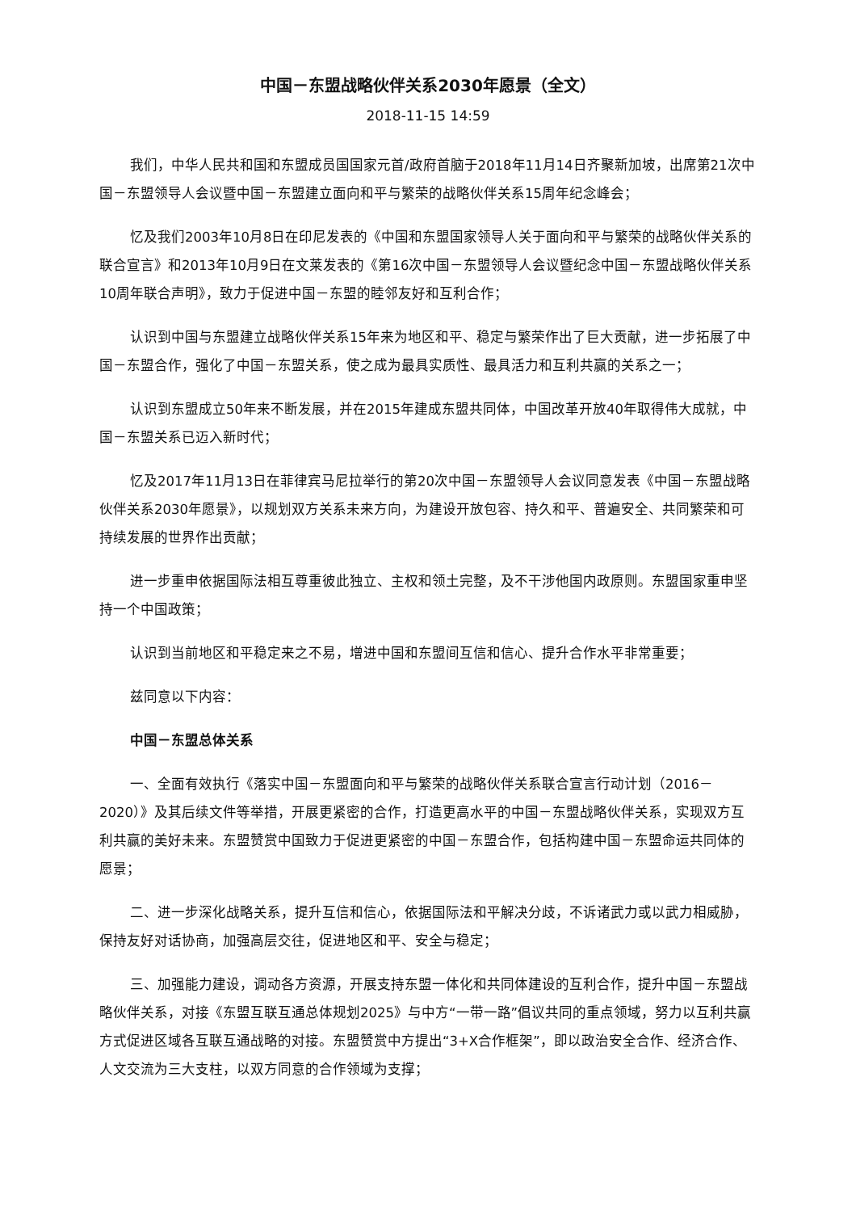中国－东盟战略伙伴关系2030年愿景（全文）
2018-11-15 14:59
我们，中华人民共和国和东盟成员国国家元首/政府首脑于2018年11月14日齐聚新加坡，出席第21次中国－东盟领导人会议暨中国－东盟建立面向和平与繁荣的战略伙伴关系15周年纪念峰会；
忆及我们2003年10月8日在印尼发表的《中国和东盟国家领导人关于面向和平与繁荣的战略伙伴关系的联合宣言》和2013年10月9日在文莱发表的《第16次中国－东盟领导人会议暨纪念中国－东盟战略伙伴关系10周年联合声明》，致力于促进中国－东盟的睦邻友好和互利合作；
认识到中国与东盟建立战略伙伴关系15年来为地区和平、稳定与繁荣作出了巨大贡献，进一步拓展了中国－东盟合作，强化了中国－东盟关系，使之成为最具实质性、最具活力和互利共赢的关系之一；
认识到东盟成立50年来不断发展，并在2015年建成东盟共同体，中国改革开放40年取得伟大成就，中国－东盟关系已迈入新时代；
忆及2017年11月13日在菲律宾马尼拉举行的第20次中国－东盟领导人会议同意发表《中国－东盟战略伙伴关系2030年愿景》，以规划双方关系未来方向，为建设开放包容、持久和平、普遍安全、共同繁荣和可持续发展的世界作出贡献；
进一步重申依据国际法相互尊重彼此独立、主权和领土完整，及不干涉他国内政原则。东盟国家重申坚持一个中国政策；
认识到当前地区和平稳定来之不易，增进中国和东盟间互信和信心、提升合作水平非常重要；
兹同意以下内容：
中国－东盟总体关系
一、全面有效执行《落实中国－东盟面向和平与繁荣的战略伙伴关系联合宣言行动计划（2016－2020）》及其后续文件等举措，开展更紧密的合作，打造更高水平的中国－东盟战略伙伴关系，实现双方互利共赢的美好未来。东盟赞赏中国致力于促进更紧密的中国－东盟合作，包括构建中国－东盟命运共同体的愿景；
二、进一步深化战略关系，提升互信和信心，依据国际法和平解决分歧，不诉诸武力或以武力相威胁，保持友好对话协商，加强高层交往，促进地区和平、安全与稳定；
三、加强能力建设，调动各方资源，开展支持东盟一体化和共同体建设的互利合作，提升中国－东盟战略伙伴关系，对接《东盟互联互通总体规划2025》与中方“一带一路”倡议共同的重点领域，努力以互利共赢方式促进区域各互联互通战略的对接。东盟赞赏中方提出“3+X合作框架”，即以政治安全合作、经济合作、人文交流为三大支柱，以双方同意的合作领域为支撑；